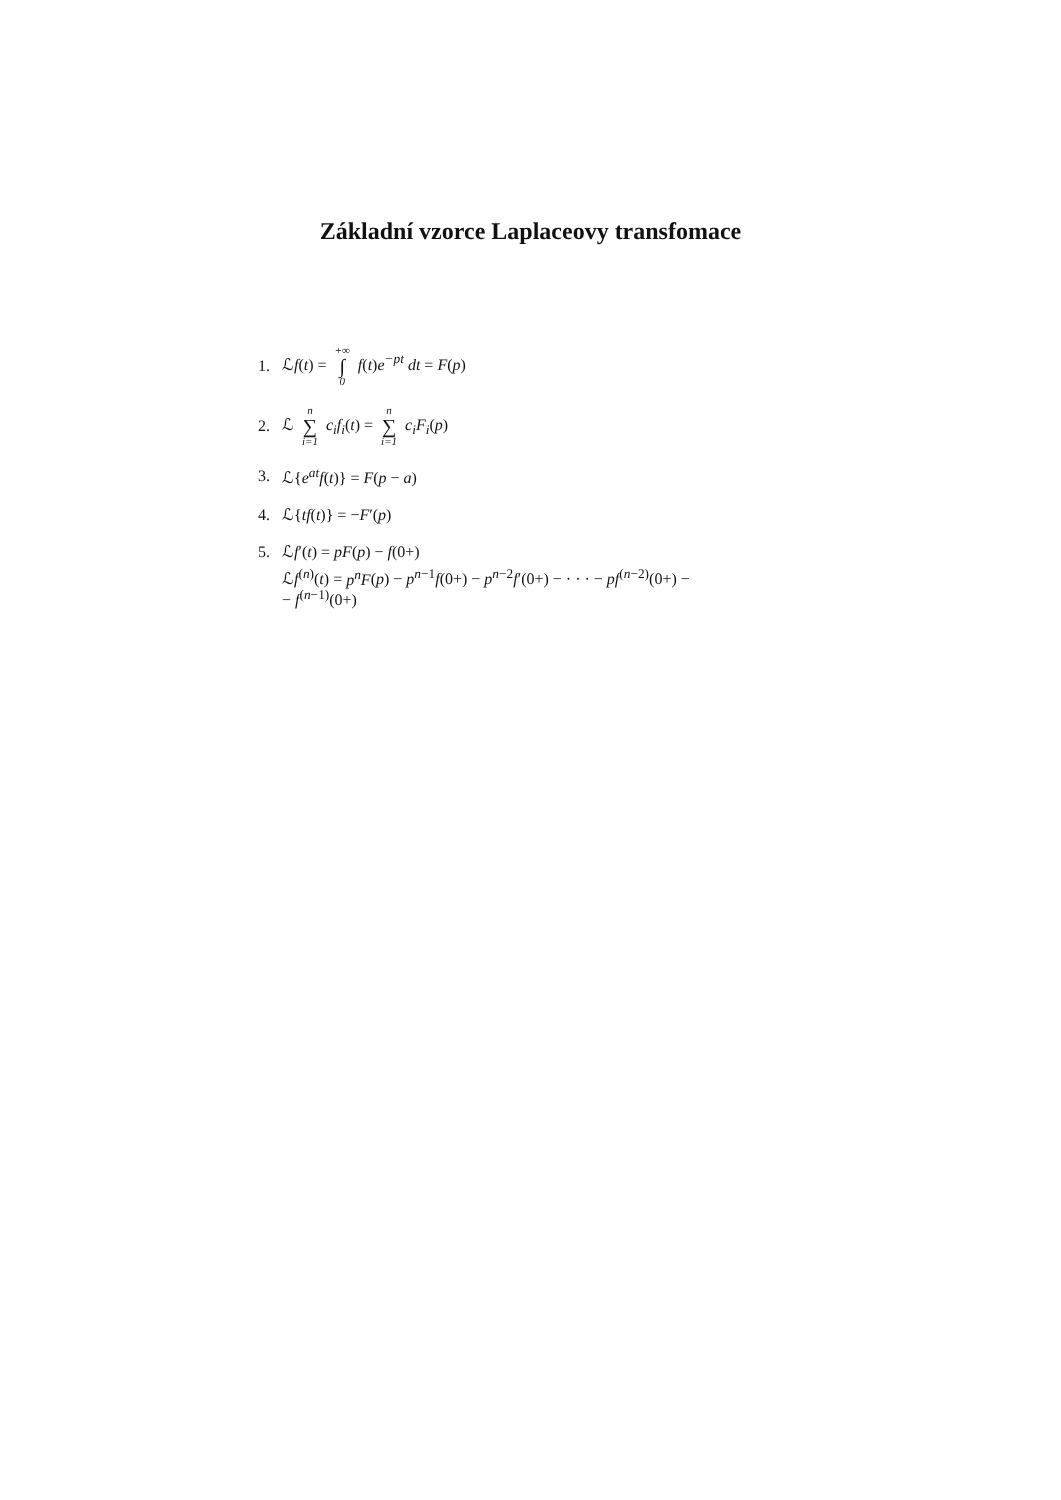Základní vzorce Laplaceovy transfomace
1. ℒf(t) = +∞ ∫ 0 f(t)e<sup>−pt</sup> dt = F(p)
2. ℒ n ∑ i=1 c<sub>i</sub>f<sub>i</sub>(t) = n ∑ i=1 c<sub>i</sub>F<sub>i</sub>(p)
3. ℒ{e<sup>at</sup>f(t)} = F(p − a)
4. ℒ{tf(t)} = −F′(p)
5. ℒf′(t) = pF(p) − f(0+)
ℒf<sup>(n)</sup>(t) = p<sup>n</sup>F(p) − p<sup>n−1</sup>f(0+) − p<sup>n−2</sup>f′(0+) − · · · − pf<sup>(n−2)</sup>(0+) −
− f<sup>(n−1)</sup>(0+)